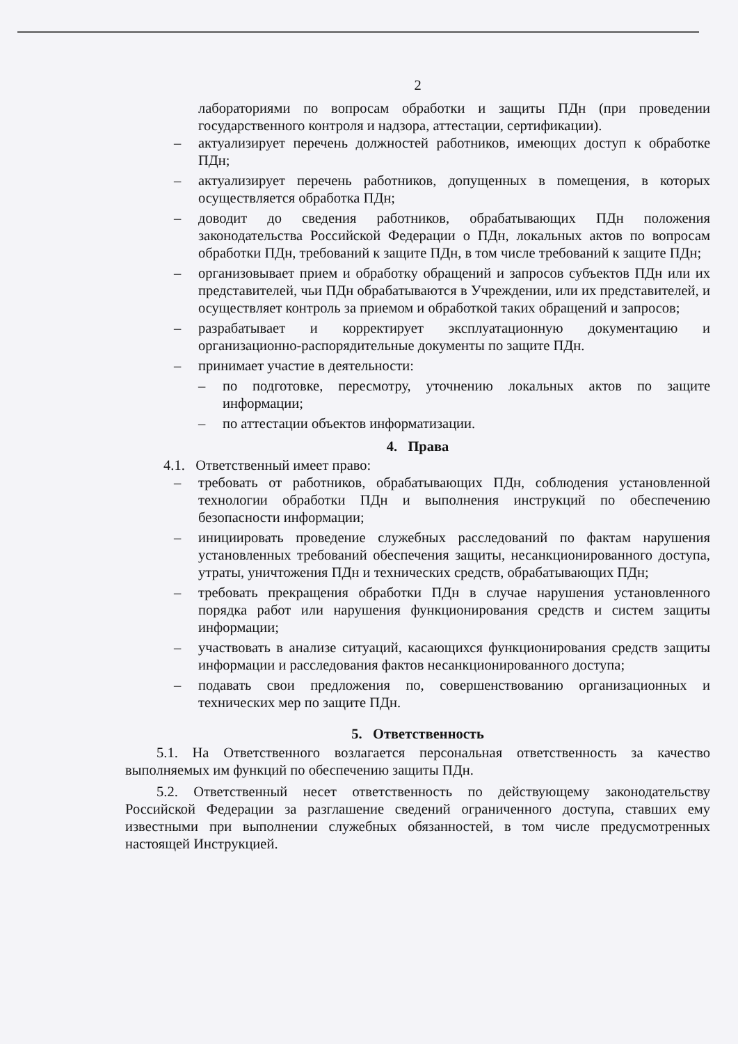2
лабораториями по вопросам обработки и защиты ПДн (при проведении государственного контроля и надзора, аттестации, сертификации).
– актуализирует перечень должностей работников, имеющих доступ к обработке ПДн;
– актуализирует перечень работников, допущенных в помещения, в которых осуществляется обработка ПДн;
– доводит до сведения работников, обрабатывающих ПДн положения законодательства Российской Федерации о ПДн, локальных актов по вопросам обработки ПДн, требований к защите ПДн, в том числе требований к защите ПДн;
– организовывает прием и обработку обращений и запросов субъектов ПДн или их представителей, чьи ПДн обрабатываются в Учреждении, или их представителей, и осуществляет контроль за приемом и обработкой таких обращений и запросов;
– разрабатывает и корректирует эксплуатационную документацию и организационно-распорядительные документы по защите ПДн.
– принимает участие в деятельности:
– по подготовке, пересмотру, уточнению локальных актов по защите информации;
– по аттестации объектов информатизации.
4. Права
4.1. Ответственный имеет право:
– требовать от работников, обрабатывающих ПДн, соблюдения установленной технологии обработки ПДн и выполнения инструкций по обеспечению безопасности информации;
– инициировать проведение служебных расследований по фактам нарушения установленных требований обеспечения защиты, несанкционированного доступа, утраты, уничтожения ПДн и технических средств, обрабатывающих ПДн;
– требовать прекращения обработки ПДн в случае нарушения установленного порядка работ или нарушения функционирования средств и систем защиты информации;
– участвовать в анализе ситуаций, касающихся функционирования средств защиты информации и расследования фактов несанкционированного доступа;
– подавать свои предложения по, совершенствованию организационных и технических мер по защите ПДн.
5. Ответственность
5.1. На Ответственного возлагается персональная ответственность за качество выполняемых им функций по обеспечению защиты ПДн.
5.2. Ответственный несет ответственность по действующему законодательству Российской Федерации за разглашение сведений ограниченного доступа, ставших ему известными при выполнении служебных обязанностей, в том числе предусмотренных настоящей Инструкцией.